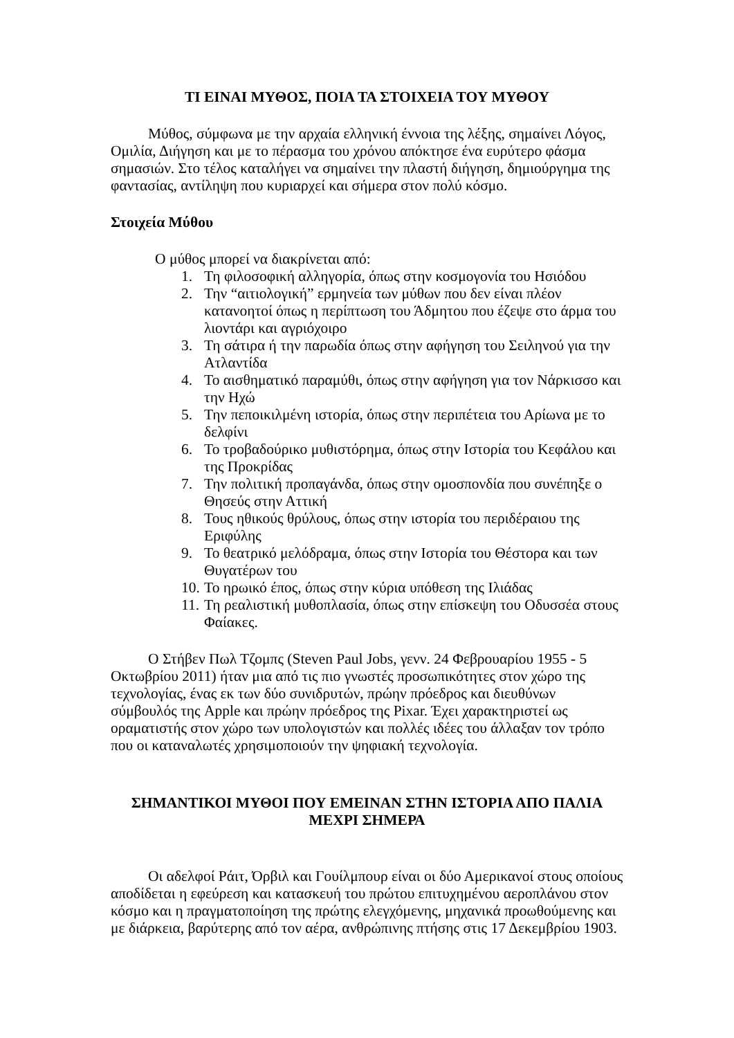ΤΙ ΕΙΝΑΙ ΜΥΘΟΣ, ΠΟΙΑ ΤΑ ΣΤΟΙΧΕΙΑ ΤΟΥ ΜΥΘΟΥ
Μύθος, σύμφωνα με την αρχαία ελληνική έννοια της λέξης, σημαίνει Λόγος, Ομιλία, Διήγηση και με το πέρασμα του χρόνου απόκτησε ένα ευρύτερο φάσμα σημασιών. Στο τέλος καταλήγει να σημαίνει την πλαστή διήγηση, δημιούργημα της φαντασίας, αντίληψη που κυριαρχεί και σήμερα στον πολύ κόσμο.
Στοιχεία Μύθου
Ο μύθος μπορεί να διακρίνεται από:
1. Τη φιλοσοφική αλληγορία, όπως στην κοσμογονία του Ησιόδου
2. Την “αιτιολογική” ερμηνεία των μύθων που δεν είναι πλέον κατανοητοί όπως η περίπτωση του Άδμητου που έζεψε στο άρμα του λιοντάρι και αγριόχοιρο
3. Τη σάτιρα ή την παρωδία όπως στην αφήγηση του Σειληνού για την Ατλαντίδα
4. Το αισθηματικό παραμύθι, όπως στην αφήγηση για τον Νάρκισσο και την Ηχώ
5. Την πεποικιλμένη ιστορία, όπως στην περιπέτεια του Αρίωνα με το δελφίνι
6. Το τροβαδούρικο μυθιστόρημα, όπως στην Ιστορία του Κεφάλου και της Προκρίδας
7. Την πολιτική προπαγάνδα, όπως στην ομοσπονδία που συνέπηξε ο Θησεύς στην Αττική
8. Τους ηθικούς θρύλους, όπως στην ιστορία του περιδέραιου της Εριφύλης
9. Το θεατρικό μελόδραμα, όπως στην Ιστορία του Θέστορα και των Θυγατέρων του
10. Το ηρωικό έπος, όπως στην κύρια υπόθεση της Ιλιάδας
11. Τη ρεαλιστική μυθοπλασία, όπως στην επίσκεψη του Οδυσσέα στους Φαίακες.
Ο Στήβεν Πωλ Τζομπς (Steven Paul Jobs, γενν. 24 Φεβρουαρίου 1955 - 5 Οκτωβρίου 2011) ήταν μια από τις πιο γνωστές προσωπικότητες στον χώρο της τεχνολογίας, ένας εκ των δύο συνιδρυτών, πρώην πρόεδρος και διευθύνων σύμβουλός της Apple και πρώην πρόεδρος της Pixar. Έχει χαρακτηριστεί ως οραματιστής στον χώρο των υπολογιστών και πολλές ιδέες του άλλαξαν τον τρόπο που οι καταναλωτές χρησιμοποιούν την ψηφιακή τεχνολογία.
ΣΗΜΑΝΤΙΚΟΙ ΜΥΘΟΙ ΠΟΥ ΕΜΕΙΝΑΝ ΣΤΗΝ ΙΣΤΟΡΙΑ ΑΠΟ ΠΑΛΙΑ ΜΕΧΡΙ ΣΗΜΕΡΑ
Οι αδελφοί Ράιτ, Όρβιλ και Γουίλμπουρ είναι οι δύο Αμερικανοί στους οποίους αποδίδεται η εφεύρεση και κατασκευή του πρώτου επιτυχημένου αεροπλάνου στον κόσμο και η πραγματοποίηση της πρώτης ελεγχόμενης, μηχανικά προωθούμενης και με διάρκεια, βαρύτερης από τον αέρα, ανθρώπινης πτήσης στις 17 Δεκεμβρίου 1903.